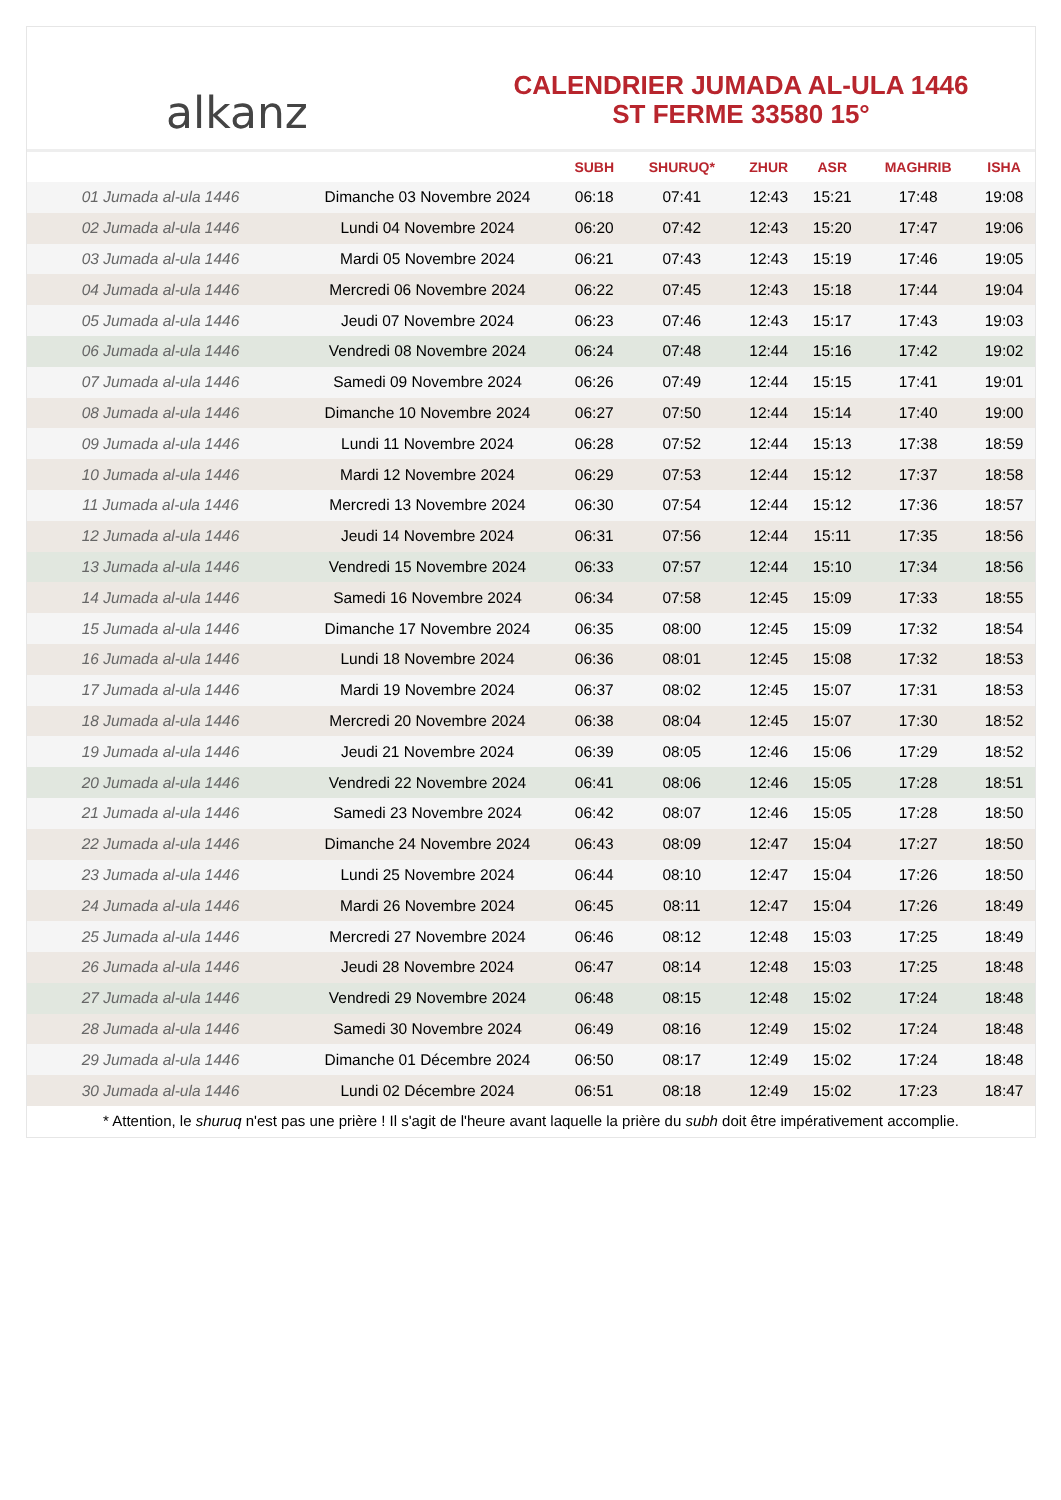alkanz
CALENDRIER JUMADA AL-ULA 1446
ST FERME 33580 15°
| | | SUBH | SHURUQ* | ZHUR | ASR | MAGHRIB | ISHA |
| --- | --- | --- | --- | --- | --- | --- | --- |
| 01 Jumada al-ula 1446 | Dimanche 03 Novembre 2024 | 06:18 | 07:41 | 12:43 | 15:21 | 17:48 | 19:08 |
| 02 Jumada al-ula 1446 | Lundi 04 Novembre 2024 | 06:20 | 07:42 | 12:43 | 15:20 | 17:47 | 19:06 |
| 03 Jumada al-ula 1446 | Mardi 05 Novembre 2024 | 06:21 | 07:43 | 12:43 | 15:19 | 17:46 | 19:05 |
| 04 Jumada al-ula 1446 | Mercredi 06 Novembre 2024 | 06:22 | 07:45 | 12:43 | 15:18 | 17:44 | 19:04 |
| 05 Jumada al-ula 1446 | Jeudi 07 Novembre 2024 | 06:23 | 07:46 | 12:43 | 15:17 | 17:43 | 19:03 |
| 06 Jumada al-ula 1446 | Vendredi 08 Novembre 2024 | 06:24 | 07:48 | 12:44 | 15:16 | 17:42 | 19:02 |
| 07 Jumada al-ula 1446 | Samedi 09 Novembre 2024 | 06:26 | 07:49 | 12:44 | 15:15 | 17:41 | 19:01 |
| 08 Jumada al-ula 1446 | Dimanche 10 Novembre 2024 | 06:27 | 07:50 | 12:44 | 15:14 | 17:40 | 19:00 |
| 09 Jumada al-ula 1446 | Lundi 11 Novembre 2024 | 06:28 | 07:52 | 12:44 | 15:13 | 17:38 | 18:59 |
| 10 Jumada al-ula 1446 | Mardi 12 Novembre 2024 | 06:29 | 07:53 | 12:44 | 15:12 | 17:37 | 18:58 |
| 11 Jumada al-ula 1446 | Mercredi 13 Novembre 2024 | 06:30 | 07:54 | 12:44 | 15:12 | 17:36 | 18:57 |
| 12 Jumada al-ula 1446 | Jeudi 14 Novembre 2024 | 06:31 | 07:56 | 12:44 | 15:11 | 17:35 | 18:56 |
| 13 Jumada al-ula 1446 | Vendredi 15 Novembre 2024 | 06:33 | 07:57 | 12:44 | 15:10 | 17:34 | 18:56 |
| 14 Jumada al-ula 1446 | Samedi 16 Novembre 2024 | 06:34 | 07:58 | 12:45 | 15:09 | 17:33 | 18:55 |
| 15 Jumada al-ula 1446 | Dimanche 17 Novembre 2024 | 06:35 | 08:00 | 12:45 | 15:09 | 17:32 | 18:54 |
| 16 Jumada al-ula 1446 | Lundi 18 Novembre 2024 | 06:36 | 08:01 | 12:45 | 15:08 | 17:32 | 18:53 |
| 17 Jumada al-ula 1446 | Mardi 19 Novembre 2024 | 06:37 | 08:02 | 12:45 | 15:07 | 17:31 | 18:53 |
| 18 Jumada al-ula 1446 | Mercredi 20 Novembre 2024 | 06:38 | 08:04 | 12:45 | 15:07 | 17:30 | 18:52 |
| 19 Jumada al-ula 1446 | Jeudi 21 Novembre 2024 | 06:39 | 08:05 | 12:46 | 15:06 | 17:29 | 18:52 |
| 20 Jumada al-ula 1446 | Vendredi 22 Novembre 2024 | 06:41 | 08:06 | 12:46 | 15:05 | 17:28 | 18:51 |
| 21 Jumada al-ula 1446 | Samedi 23 Novembre 2024 | 06:42 | 08:07 | 12:46 | 15:05 | 17:28 | 18:50 |
| 22 Jumada al-ula 1446 | Dimanche 24 Novembre 2024 | 06:43 | 08:09 | 12:47 | 15:04 | 17:27 | 18:50 |
| 23 Jumada al-ula 1446 | Lundi 25 Novembre 2024 | 06:44 | 08:10 | 12:47 | 15:04 | 17:26 | 18:50 |
| 24 Jumada al-ula 1446 | Mardi 26 Novembre 2024 | 06:45 | 08:11 | 12:47 | 15:04 | 17:26 | 18:49 |
| 25 Jumada al-ula 1446 | Mercredi 27 Novembre 2024 | 06:46 | 08:12 | 12:48 | 15:03 | 17:25 | 18:49 |
| 26 Jumada al-ula 1446 | Jeudi 28 Novembre 2024 | 06:47 | 08:14 | 12:48 | 15:03 | 17:25 | 18:48 |
| 27 Jumada al-ula 1446 | Vendredi 29 Novembre 2024 | 06:48 | 08:15 | 12:48 | 15:02 | 17:24 | 18:48 |
| 28 Jumada al-ula 1446 | Samedi 30 Novembre 2024 | 06:49 | 08:16 | 12:49 | 15:02 | 17:24 | 18:48 |
| 29 Jumada al-ula 1446 | Dimanche 01 Décembre 2024 | 06:50 | 08:17 | 12:49 | 15:02 | 17:24 | 18:48 |
| 30 Jumada al-ula 1446 | Lundi 02 Décembre 2024 | 06:51 | 08:18 | 12:49 | 15:02 | 17:23 | 18:47 |
* Attention, le shuruq n'est pas une prière ! Il s'agit de l'heure avant laquelle la prière du subh doit être impérativement accomplie.